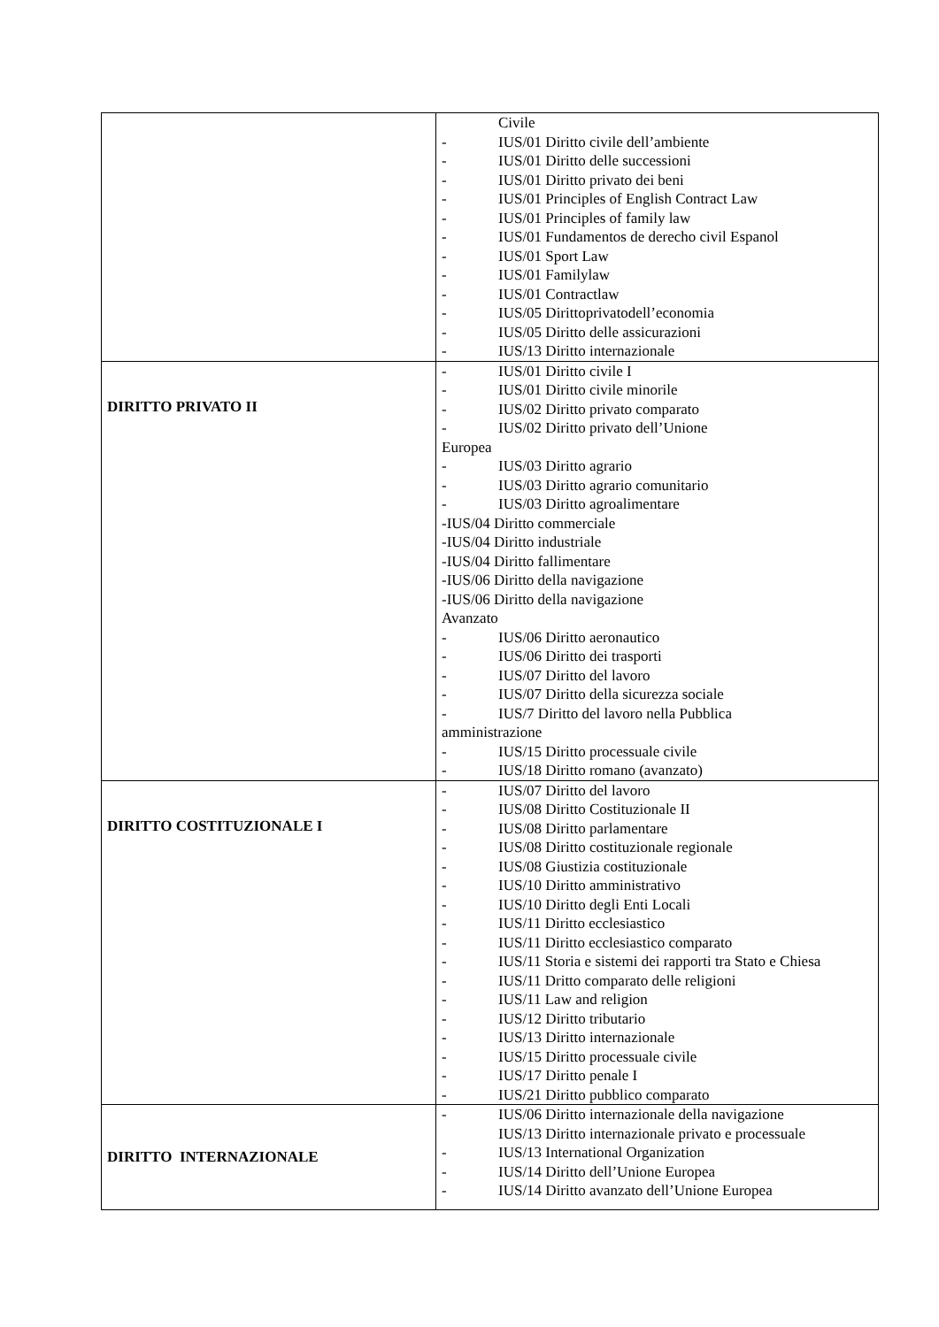| | Civile - IUS/01 Diritto civile dell’ambiente - IUS/01 Diritto delle successioni - IUS/01 Diritto privato dei beni - IUS/01 Principles of English Contract Law - IUS/01 Principles of family law - IUS/01 Fundamentos de derecho civil Espanol - IUS/01 Sport Law - IUS/01 Familylaw - IUS/01 Contractlaw - IUS/05 Dirittoprivatodell’economia - IUS/05 Diritto delle assicurazioni - IUS/13 Diritto internazionale |
| DIRITTO PRIVATO II | - IUS/01 Diritto civile I - IUS/01 Diritto civile minorile - IUS/02 Diritto privato comparato - IUS/02 Diritto privato dell’Unione Europea - IUS/03 Diritto agrario - IUS/03 Diritto agrario comunitario - IUS/03 Diritto agroalimentare -IUS/04 Diritto commerciale -IUS/04 Diritto industriale -IUS/04 Diritto fallimentare -IUS/06 Diritto della navigazione -IUS/06 Diritto della navigazione Avanzato - IUS/06 Diritto aeronautico - IUS/06 Diritto dei trasporti - IUS/07 Diritto del lavoro - IUS/07 Diritto della sicurezza sociale - IUS/7 Diritto del lavoro nella Pubblica amministrazione - IUS/15 Diritto processuale civile - IUS/18 Diritto romano (avanzato) |
| DIRITTO COSTITUZIONALE I | - IUS/07 Diritto del lavoro - IUS/08 Diritto Costituzionale II - IUS/08 Diritto parlamentare - IUS/08 Diritto costituzionale regionale - IUS/08 Giustizia costituzionale - IUS/10 Diritto amministrativo - IUS/10 Diritto degli Enti Locali - IUS/11 Diritto ecclesiastico - IUS/11 Diritto ecclesiastico comparato - IUS/11 Storia e sistemi dei rapporti tra Stato e Chiesa - IUS/11 Dritto comparato delle religioni - IUS/11 Law and religion - IUS/12 Diritto tributario - IUS/13 Diritto internazionale - IUS/15 Diritto processuale civile - IUS/17 Diritto penale I - IUS/21 Diritto pubblico comparato |
| DIRITTO INTERNAZIONALE | - IUS/06 Diritto internazionale della navigazione IUS/13 Diritto internazionale privato e processuale - IUS/13 International Organization - IUS/14 Diritto dell’Unione Europea - IUS/14 Diritto avanzato dell’Unione Europea |